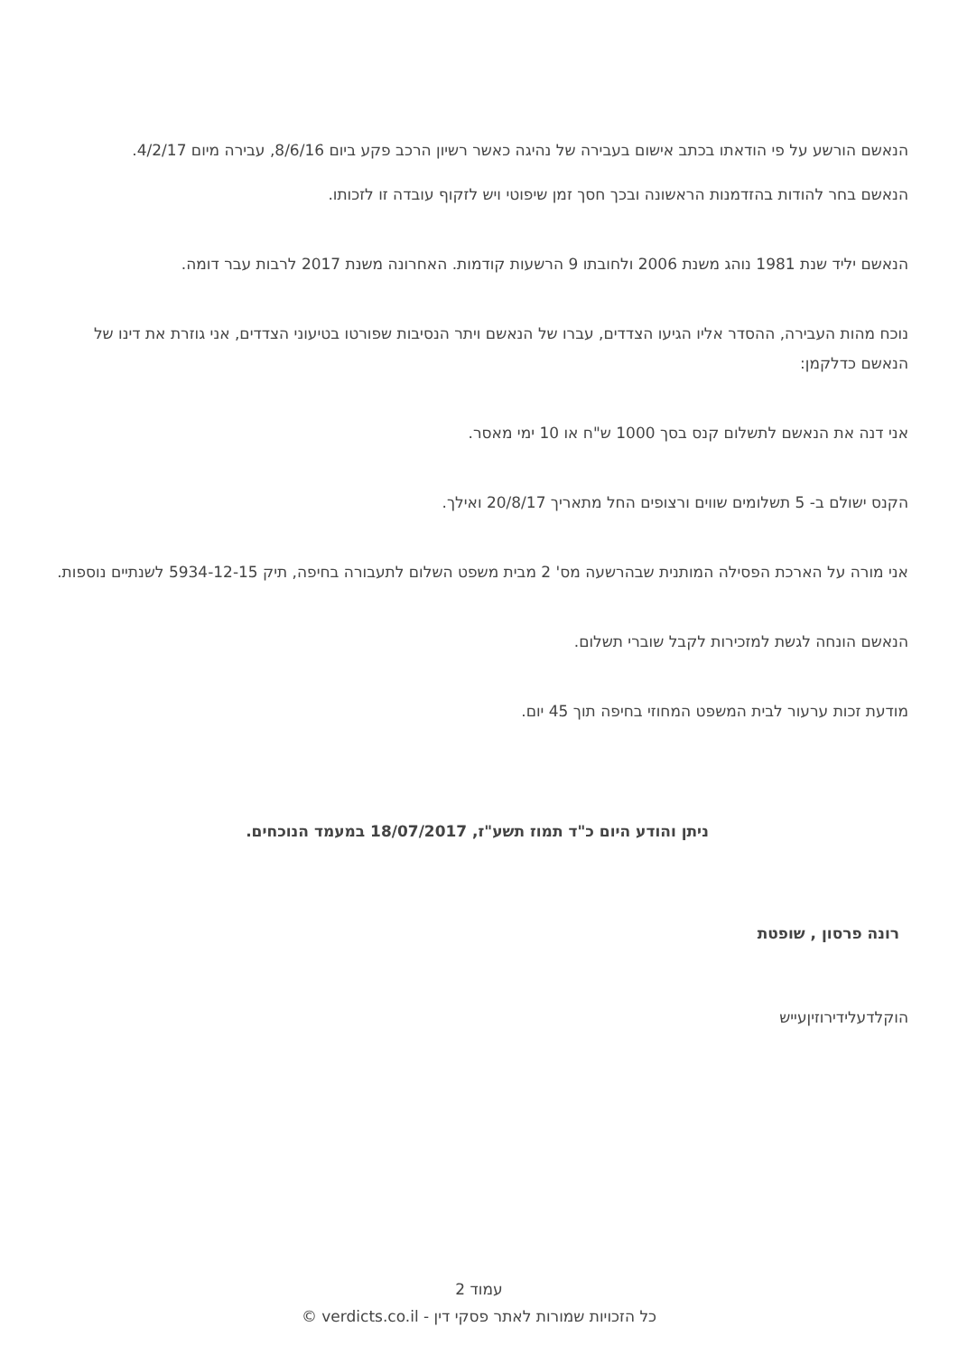הנאשם הורשע על פי הודאתו בכתב אישום בעבירה של נהיגה כאשר רשיון הרכב פקע ביום 8/6/16, עבירה מיום 4/2/17.
הנאשם בחר להודות בהזדמנות הראשונה ובכך חסך זמן שיפוטי ויש לזקוף עובדה זו לזכותו.
הנאשם יליד שנת 1981 נוהג משנת 2006 ולחובתו 9 הרשעות קודמות. האחרונה משנת 2017 לרבות עבר דומה.
נוכח מהות העבירה, ההסדר אליו הגיעו הצדדים, עברו של הנאשם ויתר הנסיבות שפורטו בטיעוני הצדדים, אני גוזרת את דינו של הנאשם כדלקמן:
אני דנה את הנאשם לתשלום קנס בסך 1000 ש"ח או 10 ימי מאסר.
הקנס ישולם ב- 5 תשלומים שווים ורצופים החל מתאריך 20/8/17 ואילך.
אני מורה על הארכת הפסילה המותנית שבהרשעה מס' 2 מבית משפט השלום לתעבורה בחיפה, תיק 5934-12-15 לשנתיים נוספות.
הנאשם הונחה לגשת למזכירות לקבל שוברי תשלום.
מודעת זכות ערעור לבית המשפט המחוזי בחיפה תוך 45 יום.
ניתן והודע היום כ"ד תמוז תשע"ז, 18/07/2017 במעמד הנוכחים.
רונה פרסון , שופטת
הוקלדעלידירוזיןעייש
עמוד 2
כל הזכויות שמורות לאתר פסקי דין - verdicts.co.il ©